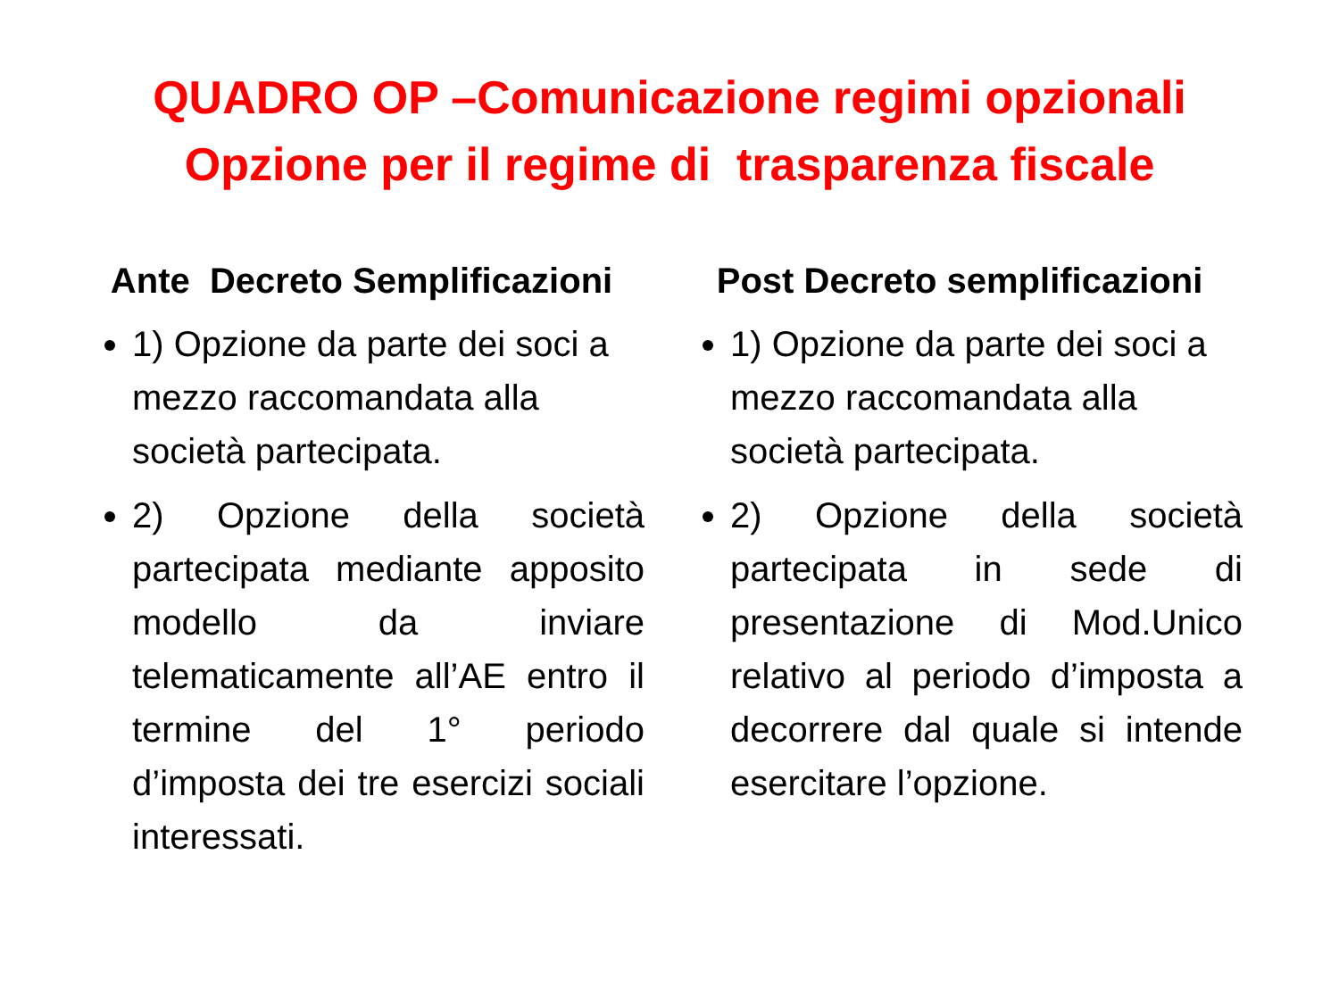QUADRO OP –Comunicazione regimi opzionali
Opzione per il regime di trasparenza fiscale
Ante Decreto Semplificazioni
1) Opzione da parte dei soci a mezzo raccomandata alla società partecipata.
2) Opzione della società partecipata mediante apposito modello da inviare telematicamente all’AE entro il termine del 1° periodo d’imposta dei tre esercizi sociali interessati.
Post Decreto semplificazioni
1) Opzione da parte dei soci a mezzo raccomandata alla società partecipata.
2) Opzione della società partecipata in sede di presentazione di Mod.Unico relativo al periodo d’imposta a decorrere dal quale si intende esercitare l’opzione.